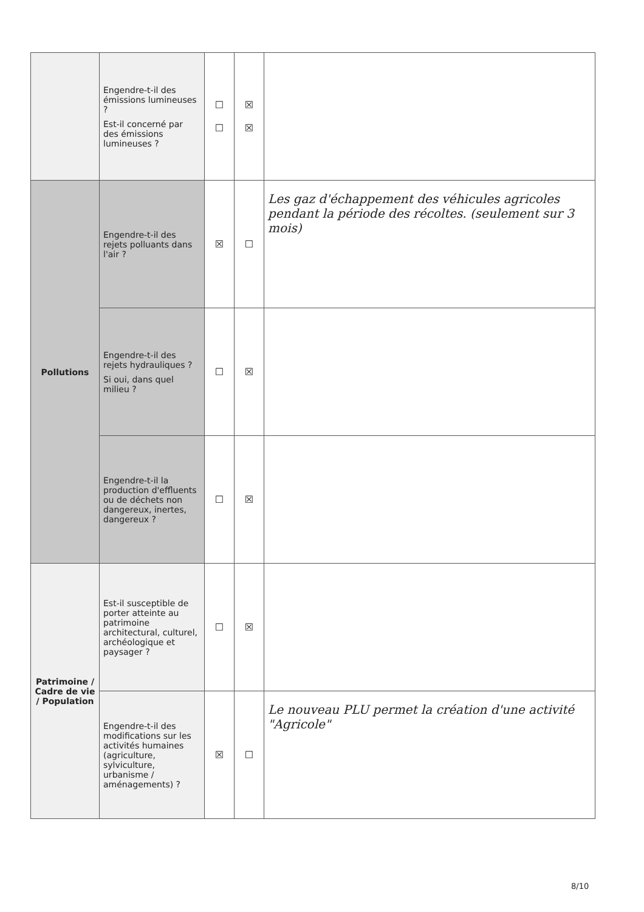| | Engendre-t-il des émissions lumineuses ? Est-il concerné par des émissions lumineuses ? | ☐ ☐ | ☒ ☒ | |
| Pollutions | Engendre-t-il des rejets polluants dans l'air ? | ☒ | ☐ | Les gaz d'échappement des véhicules agricoles pendant la période des récoltes. (seulement sur 3 mois) |
| | Engendre-t-il des rejets hydrauliques ? Si oui, dans quel milieu ? | ☐ | ☒ | |
| | Engendre-t-il la production d'effluents ou de déchets non dangereux, inertes, dangereux ? | ☐ | ☒ | |
| Patrimoine / Cadre de vie / Population | Est-il susceptible de porter atteinte au patrimoine architectural, culturel, archéologique et paysager ? | ☐ | ☒ | |
| | Engendre-t-il des modifications sur les activités humaines (agriculture, sylviculture, urbanisme / aménagements) ? | ☒ | ☐ | Le nouveau PLU permet la création d'une activité "Agricole" |
8/10